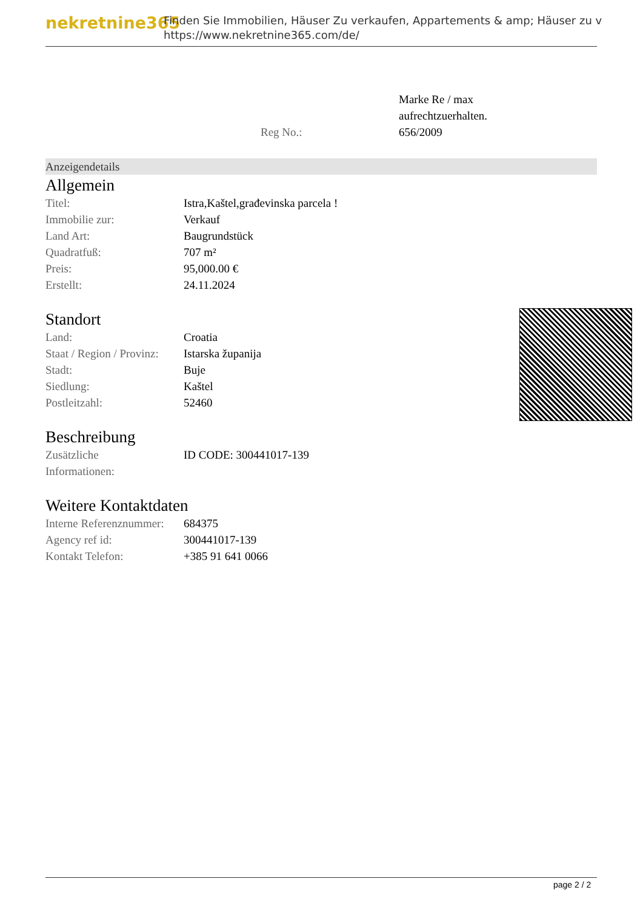nekretnine365
Finden Sie Immobilien, Häuser Zu verkaufen, Appartements & amp; Häuser zu v
https://www.nekretnine365.com/de/
| | Marke Re / max aufrechtzuerhalten. |
| Reg No.: | 656/2009 |
Anzeigendetails
Allgemein
| Titel: | Istra,Kaštel,građevinska parcela ! |
| Immobilie zur: | Verkauf |
| Land Art: | Baugrundstück |
| Quadratfuß: | 707 m² |
| Preis: | 95,000.00 € |
| Erstellt: | 24.11.2024 |
Standort
| Land: | Croatia |
| Staat / Region / Provinz: | Istarska županija |
| Stadt: | Buje |
| Siedlung: | Kaštel |
| Postleitzahl: | 52460 |
Beschreibung
| Zusätzliche Informationen: | ID CODE: 300441017-139 |
Weitere Kontaktdaten
| Interne Referenznummer: | 684375 |
| Agency ref id: | 300441017-139 |
| Kontakt Telefon: | +385 91 641 0066 |
page 2 / 2